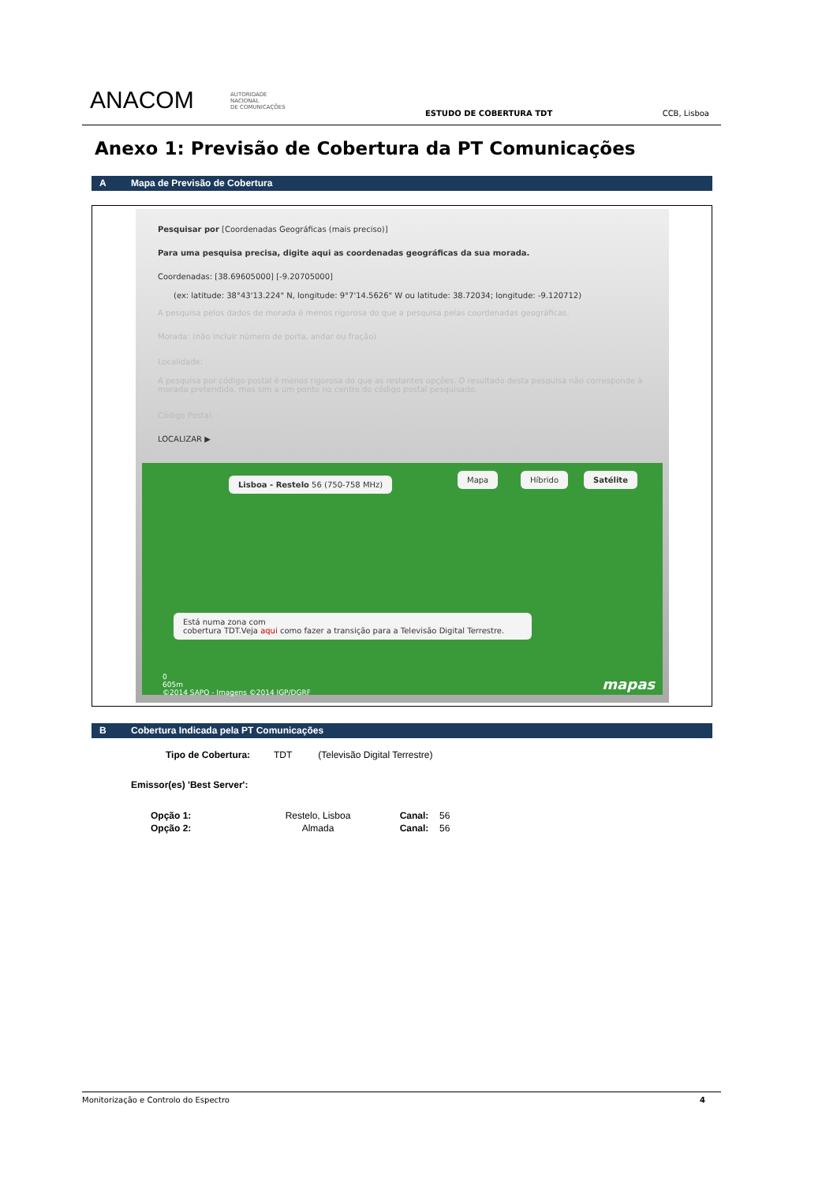ANACOM AUTORIDADE
NACIONAL
DE COMUNICAÇÕES
ESTUDO DE COBERTURA TDT CCB, Lisboa
Anexo 1: Previsão de Cobertura da PT Comunicações
A Mapa de Previsão de Cobertura
Pesquisar por [Coordenadas Geográficas (mais preciso)]
Para uma pesquisa precisa, digite aqui as coordenadas geográficas da sua morada.
Coordenadas: [38.69605000] [-9.20705000]
(ex: latitude: 38°43'13.224" N, longitude: 9°7'14.5626" W ou latitude: 38.72034; longitude: -9.120712)
A pesquisa pelos dados de morada é menos rigorosa do que a pesquisa pelas coordenadas geográficas.
Morada: (não incluir número de porta, andar ou fração)
Localidade:
A pesquisa por código postal é menos rigorosa do que as restantes opções. O resultado desta pesquisa não corresponde à morada pretendida, mas sim a um ponto no centro do código postal pesquisado.
Código Postal: -
LOCALIZAR ▶
Lisboa - Restelo 56 (750-758 MHz)
Mapa Híbrido Satélite
Está numa zona com
cobertura TDT.Veja aqui como fazer a transição para a Televisão Digital Terrestre.
0
605m
©2014 SAPO - Imagens ©2014 IGP/DGRF
mapas
B Cobertura Indicada pela PT Comunicações
Tipo de Cobertura: TDT (Televisão Digital Terrestre)
Emissor(es) 'Best Server':
| Opção 1: | Restelo, Lisboa | Canal: | 56 |
| Opção 2: | Almada | Canal: | 56 |
Monitorização e Controlo do Espectro 4